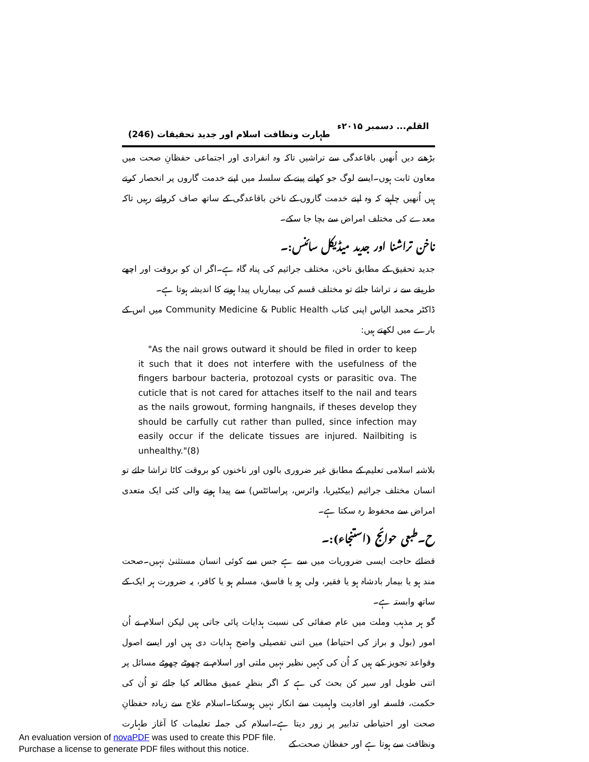القلم... دسمبر ۲۰۱۵ء طہارت ونظافت اسلام اور جدید تحقیقات (246)
بڑھنے دیں اُنھیں باقاعدگی سے تراشیں تاکہ وہ انفرادی اور اجتماعی حفظانِ صحت میں معاون ثابت ہوں۔ایسے لوگ جو کھانے پینے کے سلسلہ میں اپنے خدمت گاروں پر انحصار کرتے ہیں اُنھیں چاہیے کہ وہ اپنے خدمت گاروں کے ناخن باقاعدگی کے ساتھ صاف کرواتے رہیں تاکہ معدے کی مختلف امراض سے بچا جا سکے۔
ناخن تراشنا اور جدید میڈیکل سائنس:۔
جدید تحقیق کے مطابق ناخن، مختلف جراثیم کی پناہ گاہ ہے۔اگر ان کو بروقت اور اچھے طریقے سے نہ تراشا جائے تو مختلف قسم کی بیماریاں پیدا ہونے کا اندیشہ ہوتا ہے۔
ڈاکٹر محمد الیاس اپنی کتاب Community Medicine & Public Health میں اس کے بارے میں لکھتے ہیں:
"As the nail grows outward it should be filed in order to keep it such that it does not interfere with the usefulness of the fingers barbour bacteria, protozoal cysts or parasitic ova. The cuticle that is not cared for attaches itself to the nail and tears as the nails growout, forming hangnails, if theses develop they should be carfully cut rather than pulled, since infection may easily occur if the delicate tissues are injured. Nailbiting is unhealthy."(8)
بلاشبہ اسلامی تعلیم کے مطابق غیر ضروری بالوں اور ناخنوں کو بروقت کاٹا تراشا جائے تو انسان مختلف جراثیم (بیکٹیریا، وائرس، پراسائٹس) سے پیدا ہونے والی کئی ایک متعدی امراض سے محفوظ رہ سکتا ہے۔
ح۔طبعی حوائج (استنجاء):۔
قضائے حاجت ایسی ضروریات میں سے ہے جس سے کوئی انسان مستثنیٰ نہیں۔صحت مند ہو یا بیمار بادشاہ ہو یا فقیر، ولی ہو یا فاسق، مسلم ہو یا کافر، یہ ضرورت ہر ایک کے ساتھ وابستہ ہے۔
گو ہر مذہب وملت میں عام صفائی کی نسبت ہدایات پائی جاتی ہیں لیکن اسلام نے اُن امور (بول و براز کی احتیاط) میں اتنی تفصیلی واضح ہدایات دی ہیں اور ایسے اصول وقواعد تجویز کیے ہیں کہ اُن کی کہیں نظیر نہیں ملتی اور اسلام نے چھوٹے چھوٹے مسائل پر اتنی طویل اور سیر کن بحث کی ہے کہ اگر بنظرِ عمیق مطالعہ کیا جائے تو اُن کی حکمت، فلسفہ اور افادیت واہمیت سے انکار نہیں ہوسکتا۔اسلام علاج سے زیادہ حفظانِ صحت اور احتیاطی تدابیر پر زور دیتا ہے۔اسلام کی جملہ تعلیمات کا آغاز طہارت ونظافت سے ہوتا ہے اور حفظان صحت کے
An evaluation version of novaPDF was used to create this PDF file.
Purchase a license to generate PDF files without this notice.